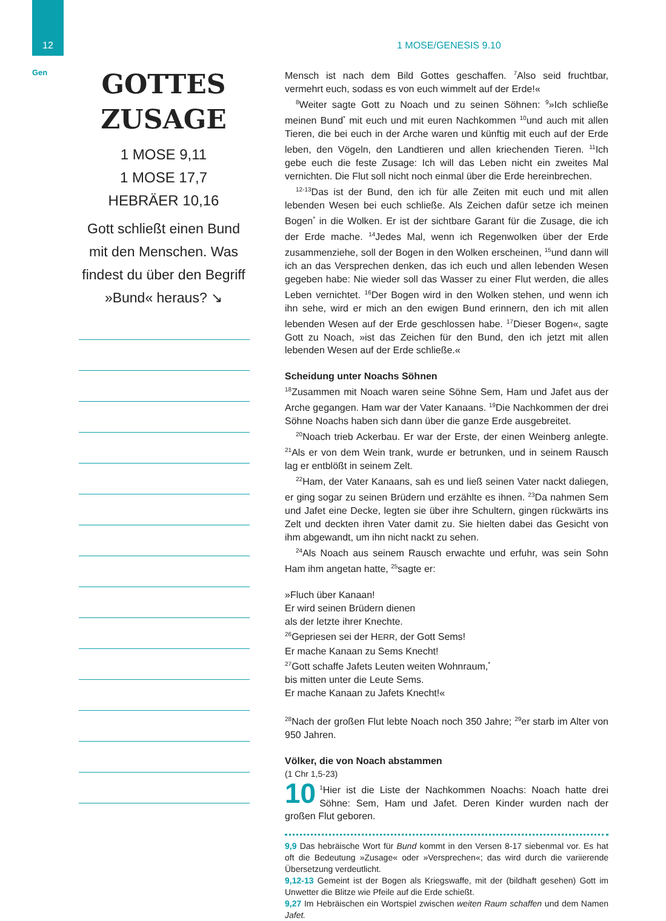12
Gen
1 MOSE/GENESIS 9.10
GOTTES
ZUSAGE
1 MOSE 9,11
1 MOSE 17,7
HEBRÄER 10,16
Gott schließt einen Bund mit den Menschen. Was findest du über den Begriff »Bund« heraus? ↘
Mensch ist nach dem Bild Gottes geschaffen. <sup>7</sup>Also seid fruchtbar, vermehrt euch, sodass es von euch wimmelt auf der Erde!«
<sup>8</sup> Weiter sagte Gott zu Noach und zu seinen Söhnen: <sup>9</sup>»Ich schließe meinen Bund<sup>*</sup> mit euch und mit euren Nachkommen <sup>10</sup>und auch mit allen Tieren, die bei euch in der Arche waren und künftig mit euch auf der Erde leben, den Vögeln, den Landtieren und allen kriechenden Tieren. <sup>11</sup>Ich gebe euch die feste Zusage: Ich will das Leben nicht ein zweites Mal vernichten. Die Flut soll nicht noch einmal über die Erde hereinbrechen.
<sup>12-13</sup>Das ist der Bund, den ich für alle Zeiten mit euch und mit allen lebenden Wesen bei euch schließe. Als Zeichen dafür setze ich meinen Bogen<sup>*</sup> in die Wolken. Er ist der sichtbare Garant für die Zusage, die ich der Erde mache. <sup>14</sup>Jedes Mal, wenn ich Regenwolken über der Erde zusammenziehe, soll der Bogen in den Wolken erscheinen, <sup>15</sup>und dann will ich an das Versprechen denken, das ich euch und allen lebenden Wesen gegeben habe: Nie wieder soll das Wasser zu einer Flut werden, die alles Leben vernichtet. <sup>16</sup>Der Bogen wird in den Wolken stehen, und wenn ich ihn sehe, wird er mich an den ewigen Bund erinnern, den ich mit allen lebenden Wesen auf der Erde geschlossen habe. <sup>17</sup>Dieser Bogen«, sagte Gott zu Noach, »ist das Zeichen für den Bund, den ich jetzt mit allen lebenden Wesen auf der Erde schließe.«
Scheidung unter Noachs Söhnen
<sup>18</sup> Zusammen mit Noach waren seine Söhne Sem, Ham und Jafet aus der Arche gegangen. Ham war der Vater Kanaans. <sup>19</sup>Die Nachkommen der drei Söhne Noachs haben sich dann über die ganze Erde ausgebreitet.
<sup>20</sup> Noach trieb Ackerbau. Er war der Erste, der einen Weinberg anlegte. <sup>21</sup>Als er von dem Wein trank, wurde er betrunken, und in seinem Rausch lag er entblößt in seinem Zelt.
<sup>22</sup> Ham, der Vater Kanaans, sah es und ließ seinen Vater nackt daliegen, er ging sogar zu seinen Brüdern und erzählte es ihnen. <sup>23</sup>Da nahmen Sem und Jafet eine Decke, legten sie über ihre Schultern, gingen rückwärts ins Zelt und deckten ihren Vater damit zu. Sie hielten dabei das Gesicht von ihm abgewandt, um ihn nicht nackt zu sehen.
<sup>24</sup> Als Noach aus seinem Rausch erwachte und erfuhr, was sein Sohn Ham ihm angetan hatte, <sup>25</sup>sagte er:
»Fluch über Kanaan!
Er wird seinen Brüdern dienen
als der letzte ihrer Knechte.
<sup>26</sup> Gepriesen sei der HERR, der Gott Sems!
Er mache Kanaan zu Sems Knecht!
<sup>27</sup> Gott schaffe Jafets Leuten weiten Wohnraum,<sup>*</sup>
bis mitten unter die Leute Sems.
Er mache Kanaan zu Jafets Knecht!«
<sup>28</sup> Nach der großen Flut lebte Noach noch 350 Jahre; <sup>29</sup>er starb im Alter von 950 Jahren.
Völker, die von Noach abstammen
(1 Chr 1,5-23)
10<sup>1</sup>Hier ist die Liste der Nachkommen Noachs: Noach hatte drei Söhne: Sem, Ham und Jafet. Deren Kinder wurden nach der großen Flut geboren.
9,9 Das hebräische Wort für Bund kommt in den Versen 8-17 siebenmal vor. Es hat oft die Bedeutung »Zusage« oder »Versprechen«; das wird durch die variierende Übersetzung verdeutlicht.
9,12-13 Gemeint ist der Bogen als Kriegswaffe, mit der (bildhaft gesehen) Gott im Unwetter die Blitze wie Pfeile auf die Erde schießt.
9,27 Im Hebräischen ein Wortspiel zwischen weiten Raum schaffen und dem Namen Jafet.